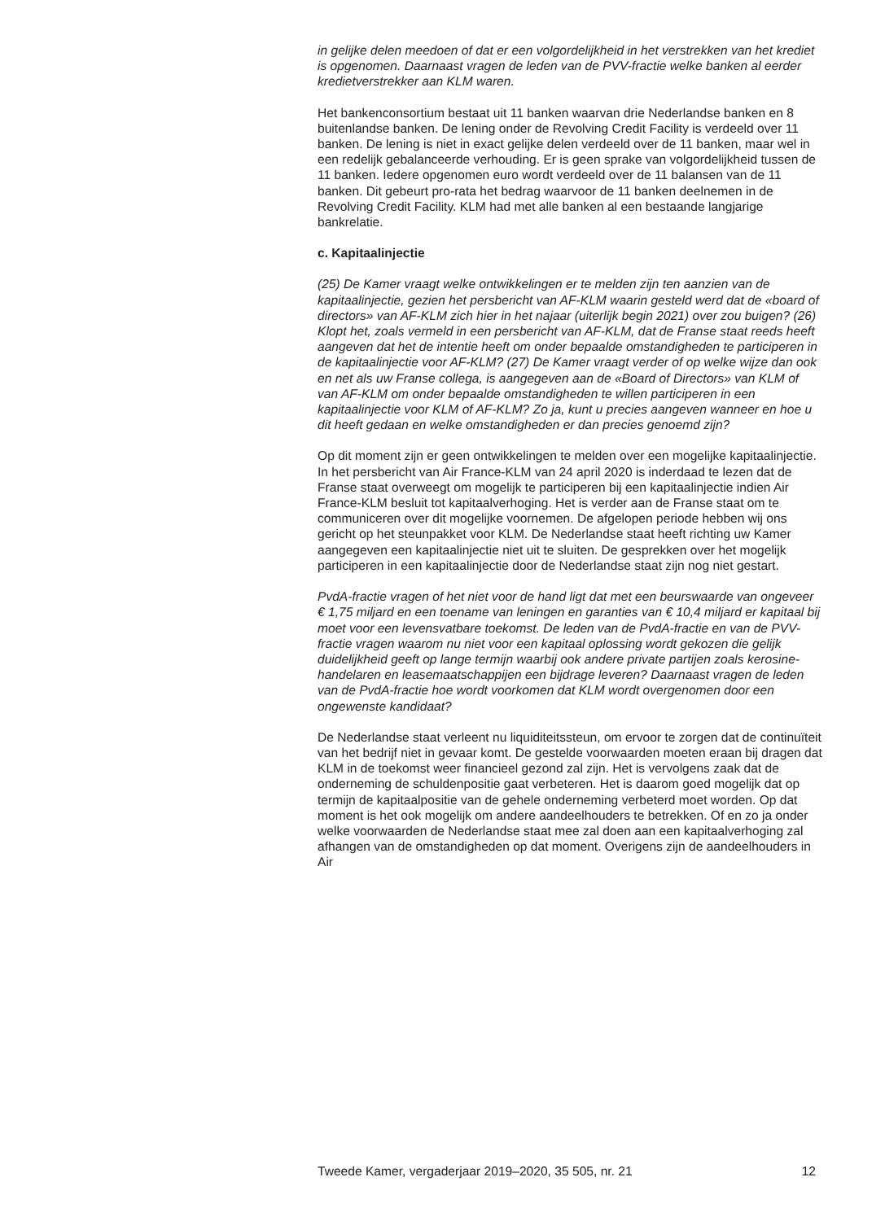in gelijke delen meedoen of dat er een volgordelijkheid in het verstrekken van het krediet is opgenomen. Daarnaast vragen de leden van de PVV-fractie welke banken al eerder kredietverstrekker aan KLM waren.
Het bankenconsortium bestaat uit 11 banken waarvan drie Nederlandse banken en 8 buitenlandse banken. De lening onder de Revolving Credit Facility is verdeeld over 11 banken. De lening is niet in exact gelijke delen verdeeld over de 11 banken, maar wel in een redelijk gebalanceerde verhouding. Er is geen sprake van volgordelijkheid tussen de 11 banken. Iedere opgenomen euro wordt verdeeld over de 11 balansen van de 11 banken. Dit gebeurt pro-rata het bedrag waarvoor de 11 banken deelnemen in de Revolving Credit Facility. KLM had met alle banken al een bestaande langjarige bankrelatie.
c. Kapitaalinjectie
(25) De Kamer vraagt welke ontwikkelingen er te melden zijn ten aanzien van de kapitaalinjectie, gezien het persbericht van AF-KLM waarin gesteld werd dat de «board of directors» van AF-KLM zich hier in het najaar (uiterlijk begin 2021) over zou buigen? (26) Klopt het, zoals vermeld in een persbericht van AF-KLM, dat de Franse staat reeds heeft aangeven dat het de intentie heeft om onder bepaalde omstandigheden te participeren in de kapitaalinjectie voor AF-KLM? (27) De Kamer vraagt verder of op welke wijze dan ook en net als uw Franse collega, is aangegeven aan de «Board of Directors» van KLM of van AF-KLM om onder bepaalde omstandigheden te willen participeren in een kapitaalinjectie voor KLM of AF-KLM? Zo ja, kunt u precies aangeven wanneer en hoe u dit heeft gedaan en welke omstandigheden er dan precies genoemd zijn?
Op dit moment zijn er geen ontwikkelingen te melden over een mogelijke kapitaalinjectie. In het persbericht van Air France-KLM van 24 april 2020 is inderdaad te lezen dat de Franse staat overweegt om mogelijk te participeren bij een kapitaalinjectie indien Air France-KLM besluit tot kapitaalverhoging. Het is verder aan de Franse staat om te communiceren over dit mogelijke voornemen. De afgelopen periode hebben wij ons gericht op het steunpakket voor KLM. De Nederlandse staat heeft richting uw Kamer aangegeven een kapitaalinjectie niet uit te sluiten. De gesprekken over het mogelijk participeren in een kapitaalinjectie door de Nederlandse staat zijn nog niet gestart.
PvdA-fractie vragen of het niet voor de hand ligt dat met een beurswaarde van ongeveer € 1,75 miljard en een toename van leningen en garanties van € 10,4 miljard er kapitaal bij moet voor een levensvatbare toekomst. De leden van de PvdA-fractie en van de PVV-fractie vragen waarom nu niet voor een kapitaal oplossing wordt gekozen die gelijk duidelijkheid geeft op lange termijn waarbij ook andere private partijen zoals kerosine-handelaren en leasemaatschappijen een bijdrage leveren? Daarnaast vragen de leden van de PvdA-fractie hoe wordt voorkomen dat KLM wordt overgenomen door een ongewenste kandidaat?
De Nederlandse staat verleent nu liquiditeitssteun, om ervoor te zorgen dat de continuïteit van het bedrijf niet in gevaar komt. De gestelde voorwaarden moeten eraan bij dragen dat KLM in de toekomst weer financieel gezond zal zijn. Het is vervolgens zaak dat de onderneming de schuldenpositie gaat verbeteren. Het is daarom goed mogelijk dat op termijn de kapitaalpositie van de gehele onderneming verbeterd moet worden. Op dat moment is het ook mogelijk om andere aandeelhouders te betrekken. Of en zo ja onder welke voorwaarden de Nederlandse staat mee zal doen aan een kapitaalverhoging zal afhangen van de omstandigheden op dat moment. Overigens zijn de aandeelhouders in Air
Tweede Kamer, vergaderjaar 2019–2020, 35 505, nr. 21 12